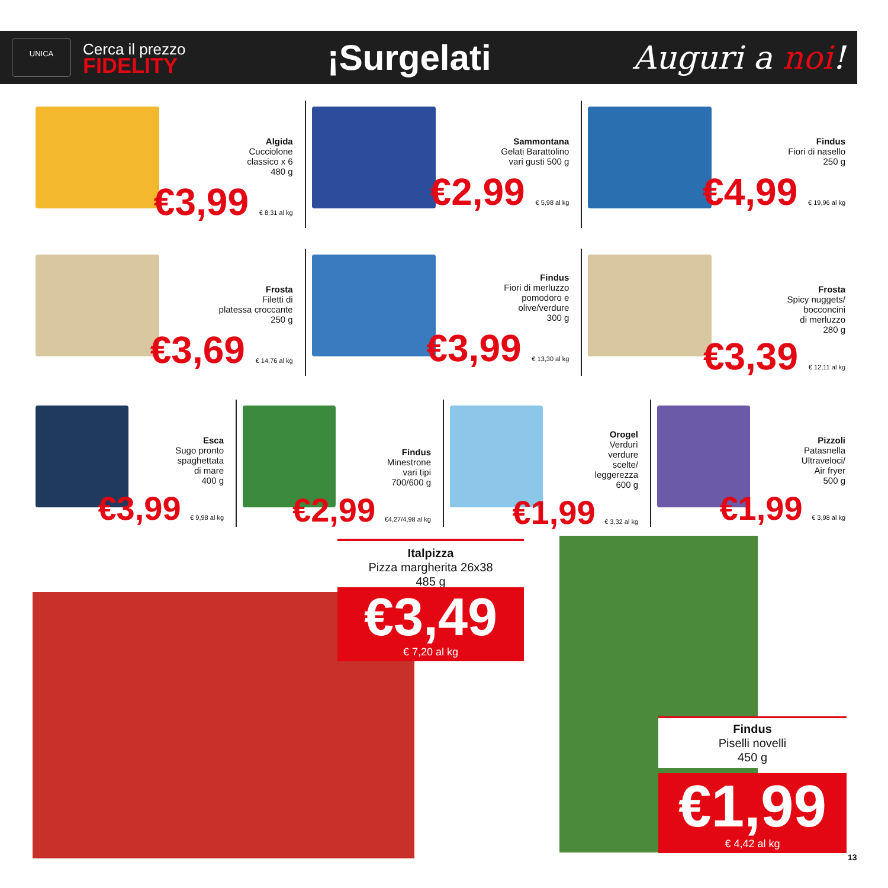UNICA
Cerca il prezzo
FIDELITY
¡Surgelati Auguri a noi!
Algida
Cucciolone
classico x 6
480 g
€3,99 € 8,31 al kg
Sammontana
Gelati Barattolino
vari gusti 500 g
€2,99 € 5,98 al kg
Findus
Fiori di nasello
250 g
€4,99 € 19,96 al kg
Frosta
Filetti di
platessa croccante
250 g
€3,69 € 14,76 al kg
Findus
Fiori di merluzzo
pomodoro e
olive/verdure
300 g
€3,99 € 13,30 al kg
Frosta
Spicy nuggets/
bocconcini
di merluzzo
280 g
€3,39 € 12,11 al kg
Esca
Sugo pronto
spaghettata
di mare
400 g
€3,99 € 9,98 al kg
Findus
Minestrone
vari tipi
700/600 g
€2,99 €4,27/4,98 al kg
Orogel
Verdurì
verdure
scelte/
leggerezza
600 g
€1,99 € 3,32 al kg
Pizzoli
Patasnella
Ultraveloci/
Air fryer
500 g
€1,99 € 3,98 al kg
Italpizza
Pizza margherita 26x38
485 g
€3,49
€ 7,20 al kg
Findus
Piselli novelli
450 g
€1,99
€ 4,42 al kg
13